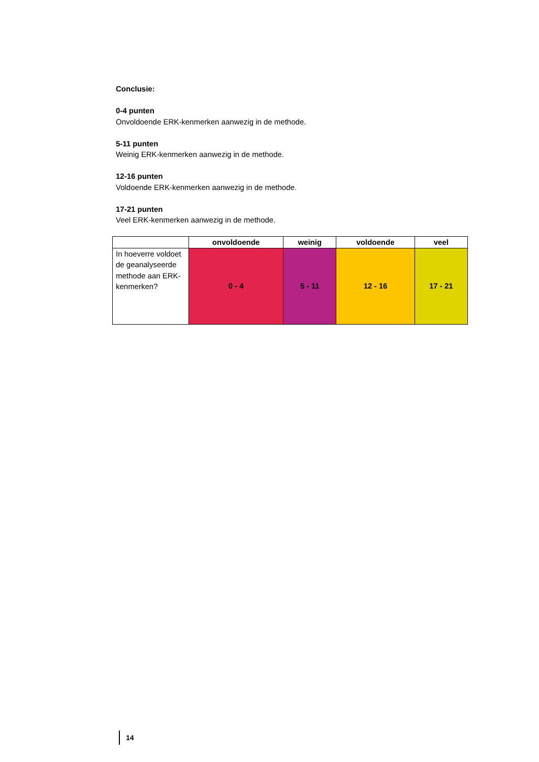Conclusie:
0-4 punten
Onvoldoende ERK-kenmerken aanwezig in de methode.
5-11 punten
Weinig ERK-kenmerken aanwezig in de methode.
12-16 punten
Voldoende ERK-kenmerken aanwezig in de methode.
17-21 punten
Veel ERK-kenmerken aanwezig in de methode.
| | onvoldoende | weinig | voldoende | veel |
| --- | --- | --- | --- | --- |
| In hoeverre voldoet de geanalyseerde methode aan ERK-kenmerken? | 0 - 4 | 5 - 11 | 12 - 16 | 17 - 21 |
14